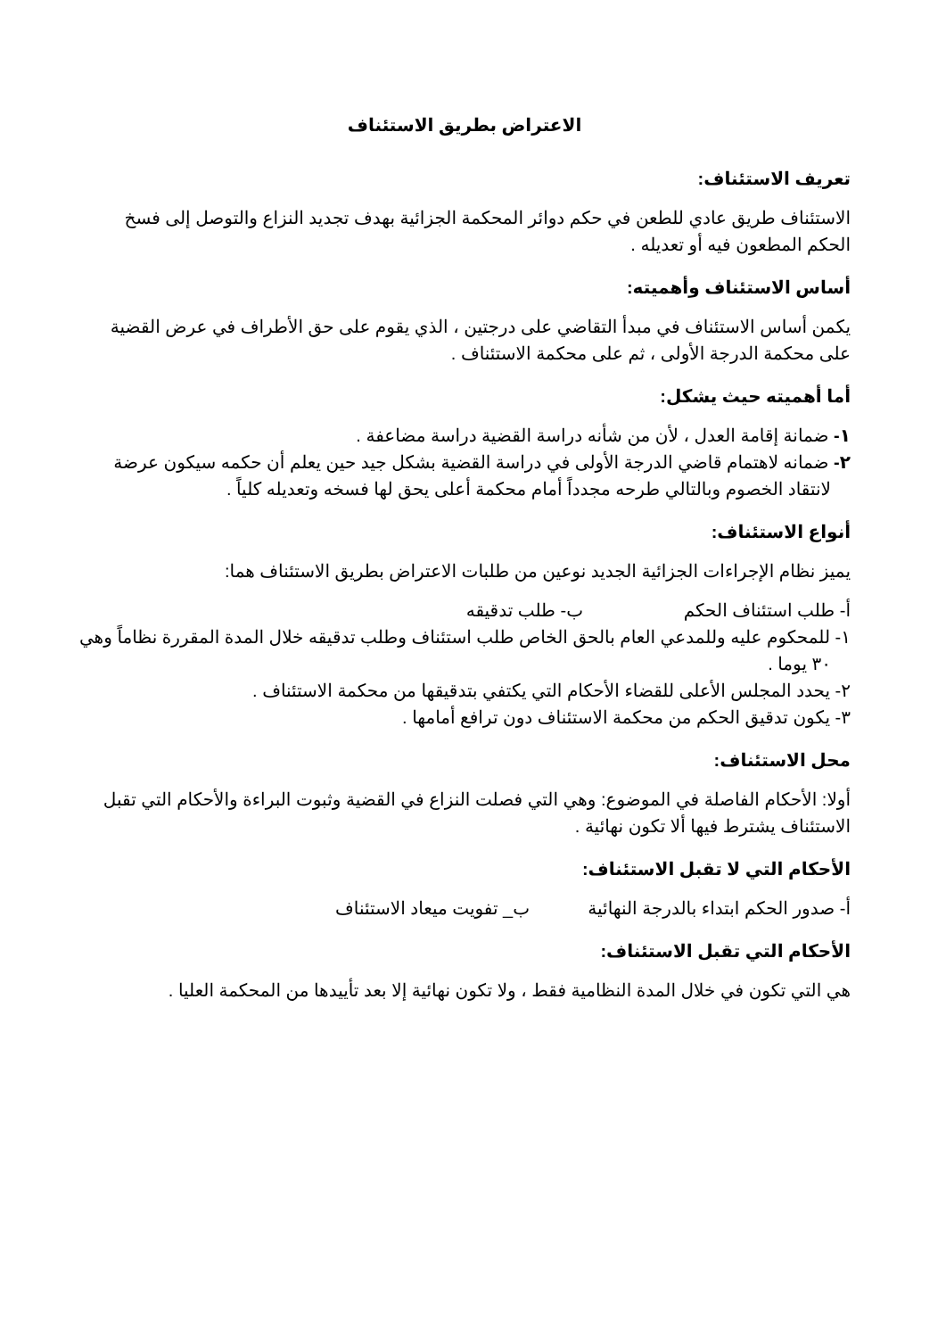الاعتراض بطريق الاستئناف
تعريف الاستئناف:
الاستئناف طريق عادي للطعن في حكم دوائر المحكمة الجزائية بهدف تجديد النزاع والتوصل إلى فسخ الحكم المطعون فيه أو تعديله .
أساس الاستئناف وأهميته:
يكمن أساس الاستئناف في مبدأ التقاضي على درجتين ، الذي يقوم على حق الأطراف في عرض القضية على محكمة الدرجة الأولى ، ثم على محكمة الاستئناف .
أما أهميته حيث يشكل:
١- ضمانة إقامة العدل ، لأن من شأنه دراسة القضية دراسة مضاعفة .
٢- ضمانه لاهتمام قاضي الدرجة الأولى في دراسة القضية بشكل جيد حين يعلم أن حكمه سيكون عرضة لانتقاد الخصوم وبالتالي طرحه مجدداً أمام محكمة أعلى يحق لها فسخه وتعديله كلياً .
أنواع الاستئناف:
يميز نظام الإجراءات الجزائية الجديد نوعين من طلبات الاعتراض بطريق الاستئناف هما:
أ- طلب استئناف الحكم ب- طلب تدقيقه
١- للمحكوم عليه وللمدعي العام بالحق الخاص طلب استئناف وطلب تدقيقه خلال المدة المقررة نظاماً وهي ٣٠ يوما .
٢- يحدد المجلس الأعلى للقضاء الأحكام التي يكتفي بتدقيقها من محكمة الاستئناف .
٣- يكون تدقيق الحكم من محكمة الاستئناف دون ترافع أمامها .
محل الاستئناف:
أولا: الأحكام الفاصلة في الموضوع: وهي التي فصلت النزاع في القضية وثبوت البراءة والأحكام التي تقبل الاستئناف يشترط فيها ألا تكون نهائية .
الأحكام التي لا تقبل الاستئناف:
أ- صدور الحكم ابتداء بالدرجة النهائية ب_ تفويت ميعاد الاستئناف
الأحكام التي تقبل الاستئناف:
هي التي تكون في خلال المدة النظامية فقط ، ولا تكون نهائية إلا بعد تأييدها من المحكمة العليا .